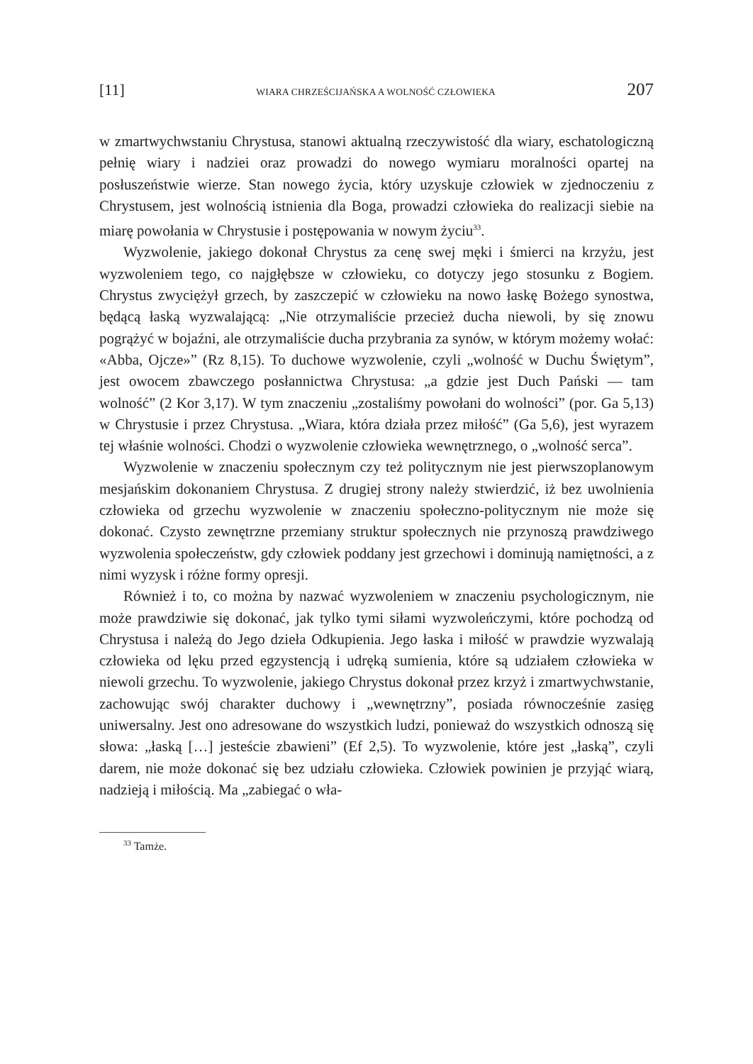[11] WIARA CHRZEŚCIJAŃSKA A WOLNOŚĆ CZŁOWIEKA 207
w zmartwychwstaniu Chrystusa, stanowi aktualną rzeczywistość dla wiary, eschatologiczną pełnię wiary i nadziei oraz prowadzi do nowego wymiaru moralności opartej na posłuszeństwie wierze. Stan nowego życia, który uzyskuje człowiek w zjednoczeniu z Chrystusem, jest wolnością istnienia dla Boga, prowadzi człowieka do realizacji siebie na miarę powołania w Chrystusie i postępowania w nowym życiu<sup>33</sup>.
Wyzwolenie, jakiego dokonał Chrystus za cenę swej męki i śmierci na krzyżu, jest wyzwoleniem tego, co najgłębsze w człowieku, co dotyczy jego stosunku z Bogiem. Chrystus zwyciężył grzech, by zaszczepić w człowieku na nowo łaskę Bożego synostwa, będącą łaską wyzwalającą: „Nie otrzymaliście przecież ducha niewoli, by się znowu pogrążyć w bojaźni, ale otrzymaliście ducha przybrania za synów, w którym możemy wołać: «Abba, Ojcze»” (Rz 8,15). To duchowe wyzwolenie, czyli „wolność w Duchu Świętym”, jest owocem zbawczego posłannictwa Chrystusa: „a gdzie jest Duch Pański — tam wolność” (2 Kor 3,17). W tym znaczeniu „zostaliśmy powołani do wolności” (por. Ga 5,13) w Chrystusie i przez Chrystusa. „Wiara, która działa przez miłość” (Ga 5,6), jest wyrazem tej właśnie wolności. Chodzi o wyzwolenie człowieka wewnętrznego, o „wolność serca”.
Wyzwolenie w znaczeniu społecznym czy też politycznym nie jest pierwszoplanowym mesjańskim dokonaniem Chrystusa. Z drugiej strony należy stwierdzić, iż bez uwolnienia człowieka od grzechu wyzwolenie w znaczeniu społeczno-politycznym nie może się dokonać. Czysto zewnętrzne przemiany struktur społecznych nie przynoszą prawdziwego wyzwolenia społeczeństw, gdy człowiek poddany jest grzechowi i dominują namiętności, a z nimi wyzysk i różne formy opresji.
Również i to, co można by nazwać wyzwoleniem w znaczeniu psychologicznym, nie może prawdziwie się dokonać, jak tylko tymi siłami wyzwoleńczymi, które pochodzą od Chrystusa i należą do Jego dzieła Odkupienia. Jego łaska i miłość w prawdzie wyzwalają człowieka od lęku przed egzystencją i udręką sumienia, które są udziałem człowieka w niewoli grzechu. To wyzwolenie, jakiego Chrystus dokonał przez krzyż i zmartwychwstanie, zachowując swój charakter duchowy i „wewnętrzny”, posiada równocześnie zasięg uniwersalny. Jest ono adresowane do wszystkich ludzi, ponieważ do wszystkich odnoszą się słowa: „łaską […] jesteście zbawieni” (Ef 2,5). To wyzwolenie, które jest „łaską”, czyli darem, nie może dokonać się bez udziału człowieka. Człowiek powinien je przyjąć wiarą, nadzieją i miłością. Ma „zabiegać o wła-
<sup>33</sup> Tamże.